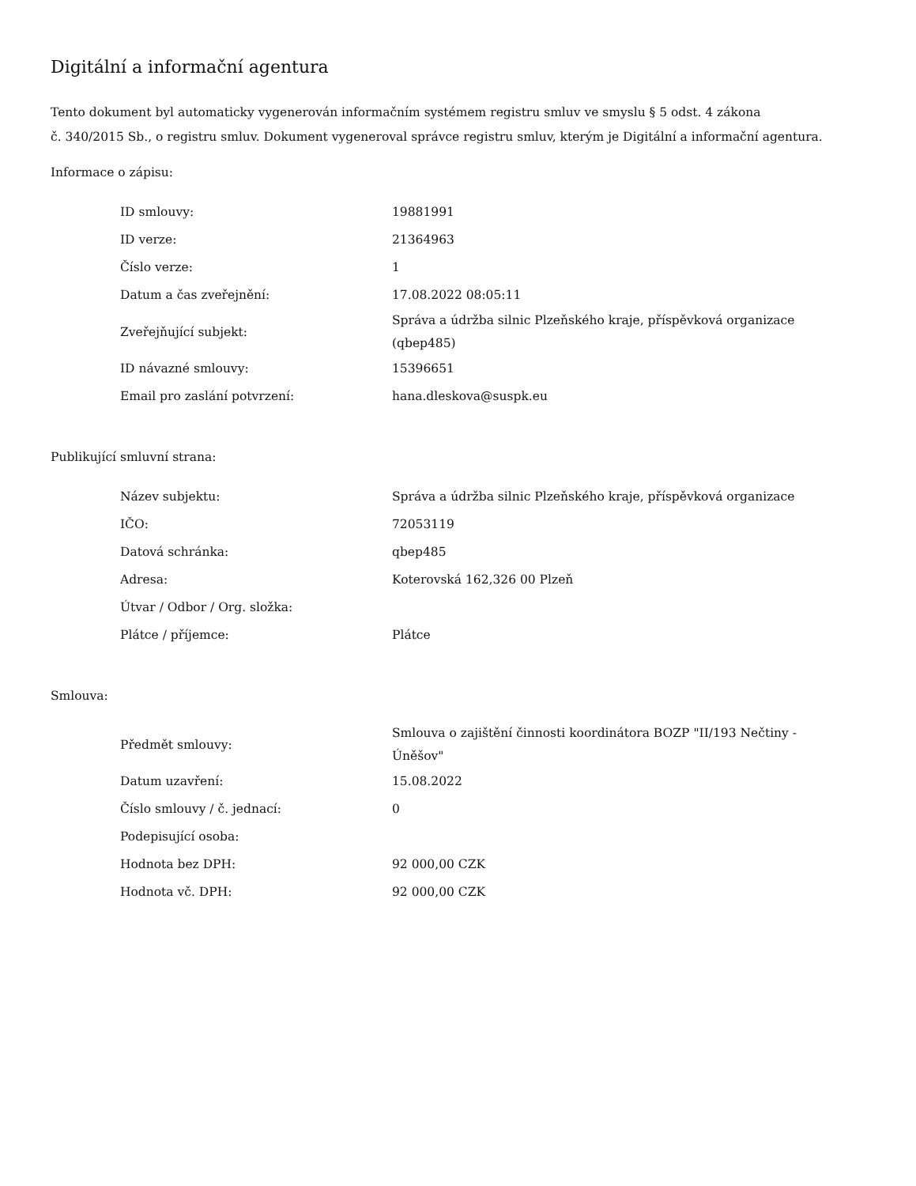Digitální a informační agentura
Tento dokument byl automaticky vygenerován informačním systémem registru smluv ve smyslu § 5 odst. 4 zákona
č. 340/2015 Sb., o registru smluv. Dokument vygeneroval správce registru smluv, kterým je Digitální a informační agentura.
Informace o zápisu:
| ID smlouvy: | 19881991 |
| ID verze: | 21364963 |
| Číslo verze: | 1 |
| Datum a čas zveřejnění: | 17.08.2022 08:05:11 |
| Zveřejňující subjekt: | Správa a údržba silnic Plzeňského kraje, příspěvková organizace (qbep485) |
| ID návazné smlouvy: | 15396651 |
| Email pro zaslání potvrzení: | hana.dleskova@suspk.eu |
Publikující smluvní strana:
| Název subjektu: | Správa a údržba silnic Plzeňského kraje, příspěvková organizace |
| IČO: | 72053119 |
| Datová schránka: | qbep485 |
| Adresa: | Koterovská 162,326 00 Plzeň |
| Útvar / Odbor / Org. složka: | |
| Plátce / příjemce: | Plátce |
Smlouva:
| Předmět smlouvy: | Smlouva o zajištění činnosti koordinátora BOZP "II/193 Nečtiny - Úněšov" |
| Datum uzavření: | 15.08.2022 |
| Číslo smlouvy / č. jednací: | 0 |
| Podepisující osoba: | |
| Hodnota bez DPH: | 92 000,00 CZK |
| Hodnota vč. DPH: | 92 000,00 CZK |